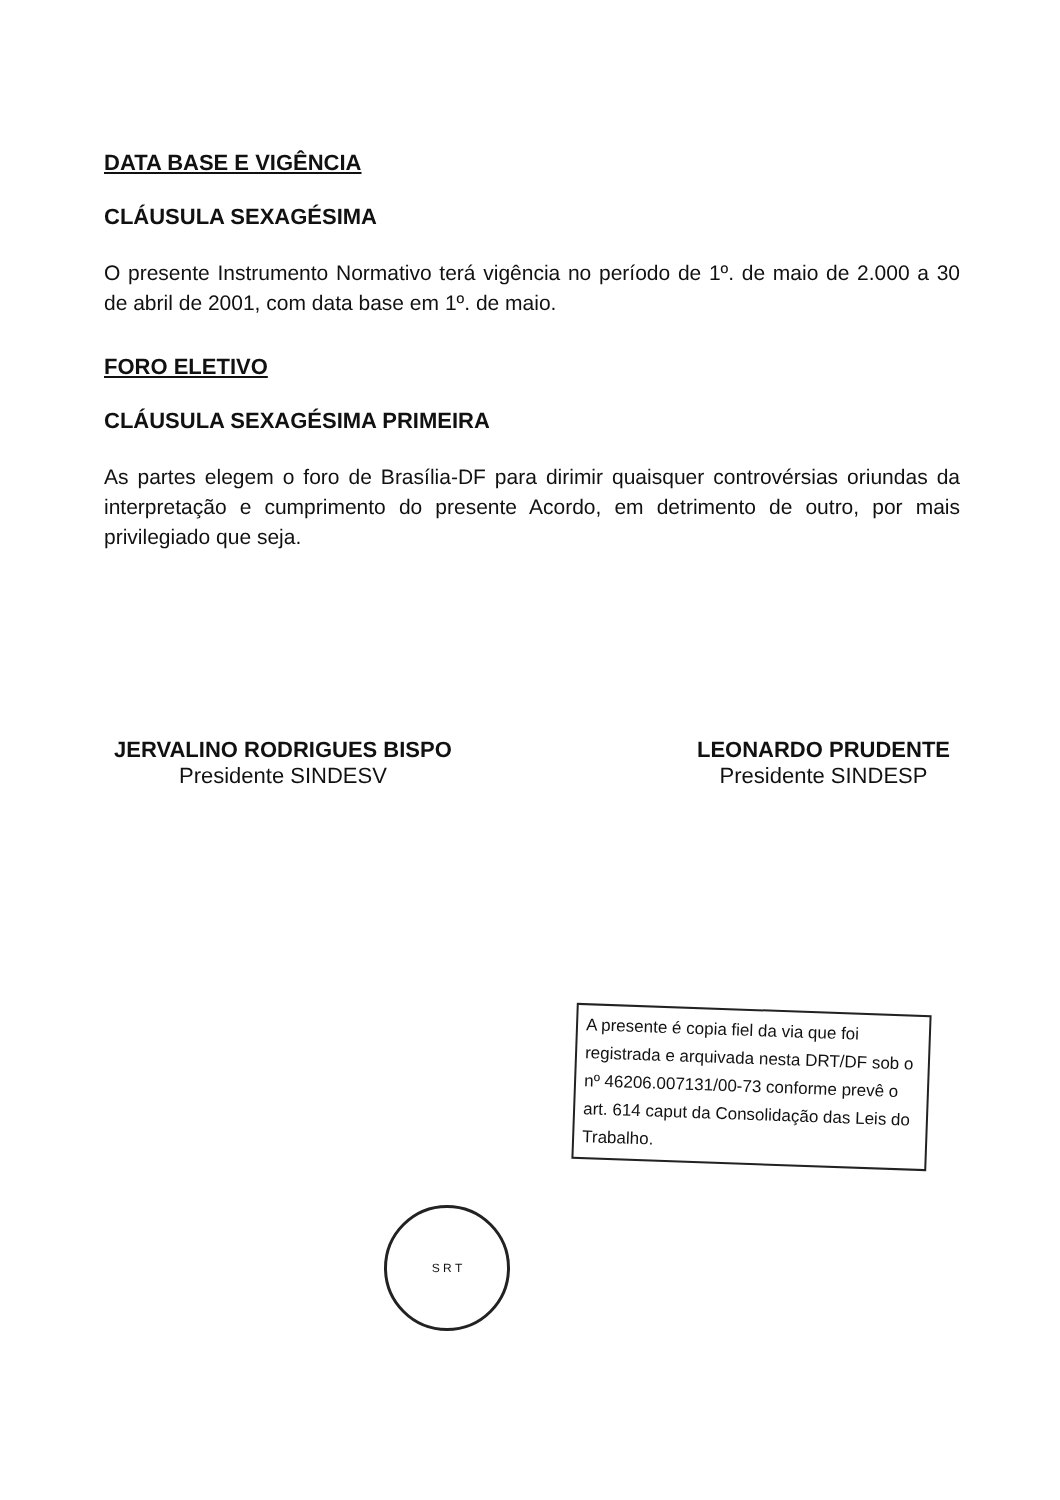DATA BASE E VIGÊNCIA
CLÁUSULA SEXAGÉSIMA
O presente Instrumento Normativo terá vigência no período de 1º. de maio de 2.000 a 30 de abril de 2001, com data base em 1º. de maio.
FORO ELETIVO
CLÁUSULA SEXAGÉSIMA PRIMEIRA
As partes elegem o foro de Brasília-DF para dirimir quaisquer controvérsias oriundas da interpretação e cumprimento do presente Acordo, em detrimento de outro, por mais privilegiado que seja.
JERVALINO RODRIGUES BISPO
Presidente SINDESV
LEONARDO PRUDENTE
Presidente SINDESP
A presente é copia fiel da via que foi registrada e arquivada nesta DRT/DF sob o nº 46206.007131/00-73 conforme prevê o art. 614 caput da Consolidação das Leis do Trabalho.
S R T